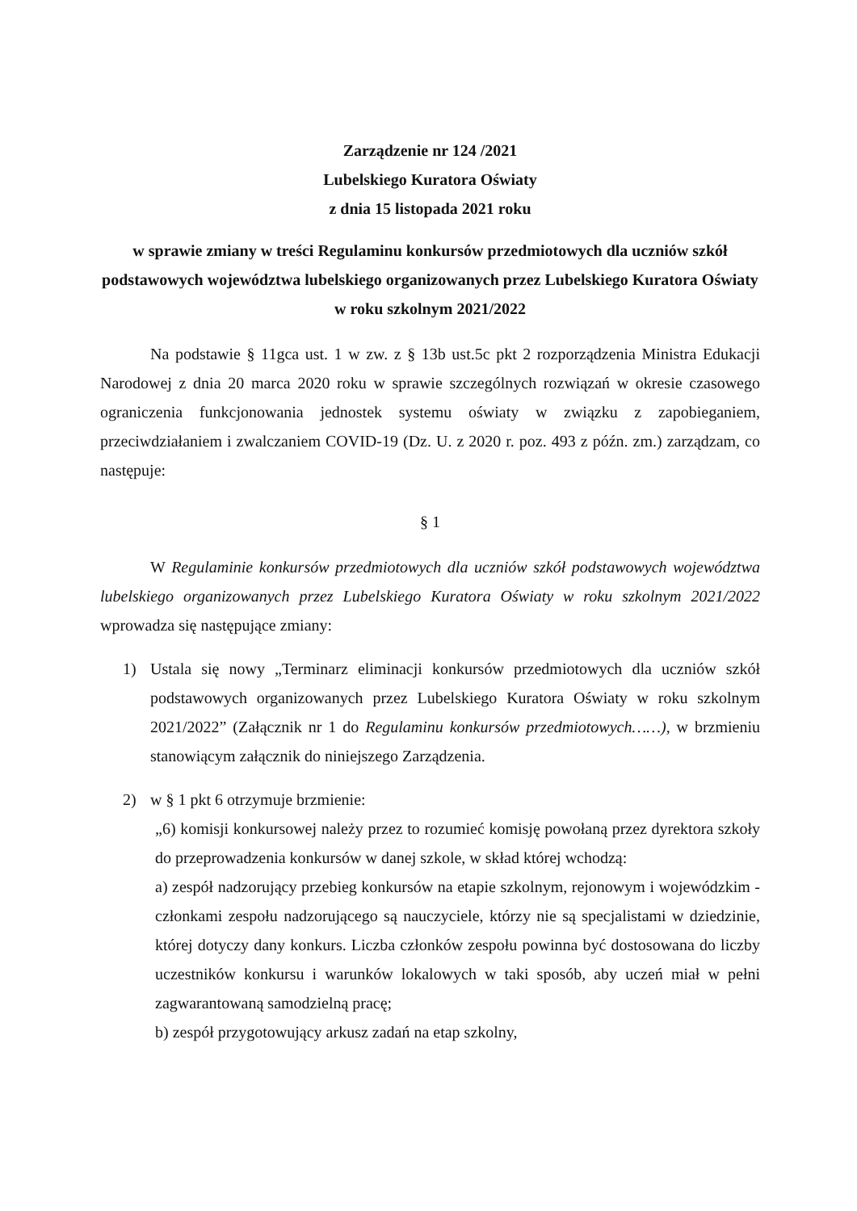Zarządzenie nr 124 /2021
Lubelskiego Kuratora Oświaty
z dnia 15 listopada 2021 roku
w sprawie zmiany w treści Regulaminu konkursów przedmiotowych dla uczniów szkół podstawowych województwa lubelskiego organizowanych przez Lubelskiego Kuratora Oświaty w roku szkolnym 2021/2022
Na podstawie § 11gca ust. 1 w zw. z § 13b ust.5c pkt 2 rozporządzenia Ministra Edukacji Narodowej z dnia 20 marca 2020 roku w sprawie szczególnych rozwiązań w okresie czasowego ograniczenia funkcjonowania jednostek systemu oświaty w związku z zapobieganiem, przeciwdziałaniem i zwalczaniem COVID-19 (Dz. U. z 2020 r. poz. 493 z późn. zm.) zarządzam, co następuje:
§ 1
W Regulaminie konkursów przedmiotowych dla uczniów szkół podstawowych województwa lubelskiego organizowanych przez Lubelskiego Kuratora Oświaty w roku szkolnym 2021/2022 wprowadza się następujące zmiany:
1) Ustala się nowy „Terminarz eliminacji konkursów przedmiotowych dla uczniów szkół podstawowych organizowanych przez Lubelskiego Kuratora Oświaty w roku szkolnym 2021/2022” (Załącznik nr 1 do Regulaminu konkursów przedmiotowych……), w brzmieniu stanowiącym załącznik do niniejszego Zarządzenia.
2) w § 1 pkt 6 otrzymuje brzmienie:
„6) komisji konkursowej należy przez to rozumieć komisję powołaną przez dyrektora szkoły do przeprowadzenia konkursów w danej szkole, w skład której wchodzą:
a) zespół nadzorujący przebieg konkursów na etapie szkolnym, rejonowym i wojewódzkim - członkami zespołu nadzorującego są nauczyciele, którzy nie są specjalistami w dziedzinie, której dotyczy dany konkurs. Liczba członków zespołu powinna być dostosowana do liczby uczestników konkursu i warunków lokalowych w taki sposób, aby uczeń miał w pełni zagwarantowaną samodzielną pracę;
b) zespół przygotowujący arkusz zadań na etap szkolny,